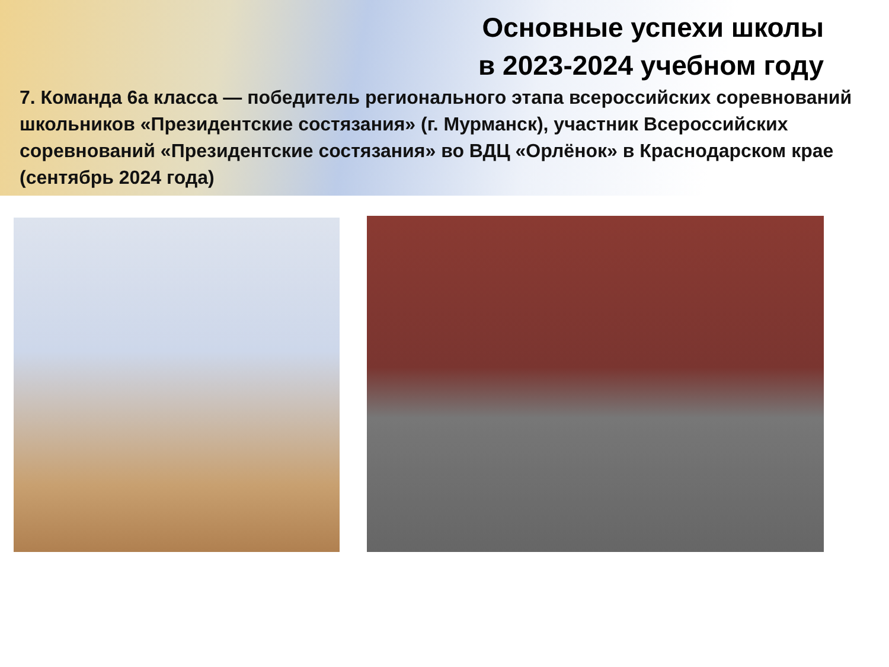Основные успехи школы
в 2023-2024 учебном году
7. Команда 6а класса — победитель регионального этапа всероссийских соревнований школьников «Президентские состязания» (г. Мурманск), участник Всероссийских соревнований «Президентские состязания» во ВДЦ «Орлёнок» в Краснодарском крае (сентябрь 2024 года)